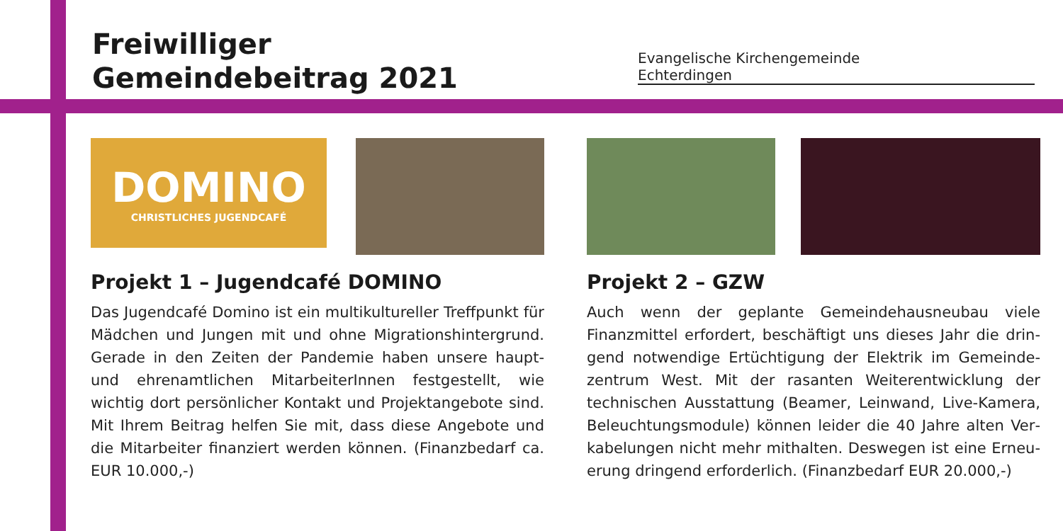Freiwilliger
Gemeindebeitrag 2021
Evangelische Kirchengemeinde
Echterdingen
DOMINO
CHRISTLICHES JUGENDCAFÉ
Projekt 1 – Jugendcafé DOMINO
Das Jugendcafé Domino ist ein multikultureller Treffpunkt für Mädchen und Jungen mit und ohne Migrationshinter­grund. Gerade in den Zeiten der Pandemie haben unsere haupt- und ehrenamtlichen MitarbeiterInnen festgestellt, wie wichtig dort persönlicher Kontakt und Projektangebote sind. Mit Ihrem Beitrag helfen Sie mit, dass diese Angebote und die Mitarbeiter finanziert werden können. (Finanzbe­darf ca. EUR 10.000,-)
Projekt 2 – GZW
Auch wenn der geplante Gemeindehausneubau viele Finanzmittel erfordert, beschäftigt uns dieses Jahr die drin­gend notwendige Ertüchtigung der Elektrik im Gemeinde­zentrum West. Mit der rasanten Weiterentwicklung der technischen Ausstattung (Beamer, Leinwand, Live-Kamera, Beleuchtungsmodule) können leider die 40 Jahre alten Ver­kabelungen nicht mehr mithalten. Deswegen ist eine Erneu­erung dringend erforderlich. (Finanzbedarf EUR 20.000,-)